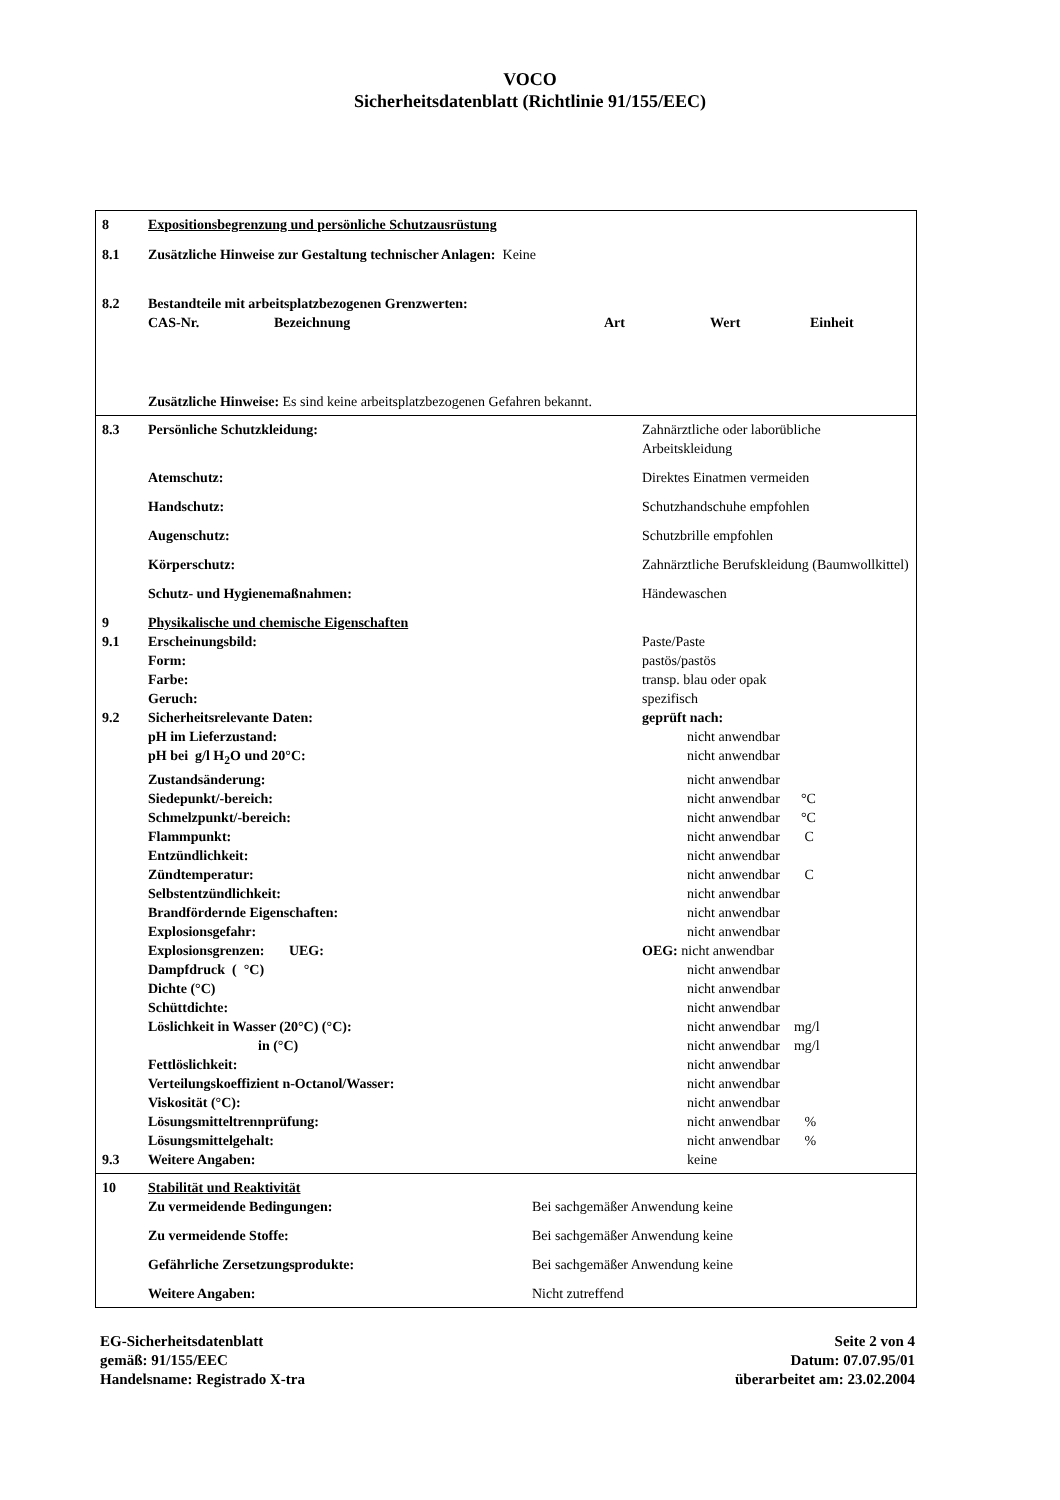VOCO
Sicherheitsdatenblatt (Richtlinie 91/155/EEC)
| 8 | Expositionsbegrenzung und persönliche Schutzausrüstung | | | | |
| 8.1 | Zusätzliche Hinweise zur Gestaltung technischer Anlagen: Keine | | | | |
| 8.2 | Bestandteile mit arbeitsplatzbezogenen Grenzwerten: | | | | |
| | CAS-Nr. | Bezeichnung | Art | Wert | Einheit |
| | Zusätzliche Hinweise: Es sind keine arbeitsplatzbezogenen Gefahren bekannt. | | | | |
| 8.3 | Persönliche Schutzkleidung: | Zahnärztliche oder laborübliche Arbeitskleidung |
| | Atemschutz: | Direktes Einatmen vermeiden |
| | Handschutz: | Schutzhandschuhe empfohlen |
| | Augenschutz: | Schutzbrille empfohlen |
| | Körperschutz: | Zahnärztliche Berufskleidung (Baumwollkittel) |
| | Schutz- und Hygienemaßnahmen: | Händewaschen |
| 9 | Physikalische und chemische Eigenschaften | |
| 9.1 | Erscheinungsbild: | Paste/Paste |
| | Form: | pastös/pastös |
| | Farbe: | transp. blau oder opak |
| | Geruch: | spezifisch |
| 9.2 | Sicherheitsrelevante Daten: | geprüft nach: |
| | pH im Lieferzustand: | nicht anwendbar |
| | pH bei g/l H<sub>2</sub>O und 20°C: | nicht anwendbar |
| | Zustandsänderung: | nicht anwendbar |
| | Siedepunkt/-bereich: | nicht anwendbar °C |
| | Schmelzpunkt/-bereich: | nicht anwendbar °C |
| | Flammpunkt: | nicht anwendbar C |
| | Entzündlichkeit: | nicht anwendbar |
| | Zündtemperatur: | nicht anwendbar C |
| | Selbstentzündlichkeit: | nicht anwendbar |
| | Brandfördernde Eigenschaften: | nicht anwendbar |
| | Explosionsgefahr: | nicht anwendbar |
| | Explosionsgrenzen: UEG: | OEG: nicht anwendbar |
| | Dampfdruck ( °C) | nicht anwendbar |
| | Dichte (°C) | nicht anwendbar |
| | Schüttdichte: | nicht anwendbar |
| | Löslichkeit in Wasser (20°C) (°C): | nicht anwendbar mg/l |
| | in (°C) | nicht anwendbar mg/l |
| | Fettlöslichkeit: | nicht anwendbar |
| | Verteilungskoeffizient n-Octanol/Wasser: | nicht anwendbar |
| | Viskosität (°C): | nicht anwendbar |
| | Lösungsmitteltrennprüfung: | nicht anwendbar % |
| | Lösungsmittelgehalt: | nicht anwendbar % |
| 9.3 | Weitere Angaben: | keine |
| 10 | Stabilität und Reaktivität | |
| | Zu vermeidende Bedingungen: | Bei sachgemäßer Anwendung keine |
| | Zu vermeidende Stoffe: | Bei sachgemäßer Anwendung keine |
| | Gefährliche Zersetzungsprodukte: | Bei sachgemäßer Anwendung keine |
| | Weitere Angaben: | Nicht zutreffend |
EG-Sicherheitsdatenblatt
gemäß: 91/155/EEC
Handelsname: Registrado X-tra
Seite 2 von 4
Datum: 07.07.95/01
überarbeitet am: 23.02.2004